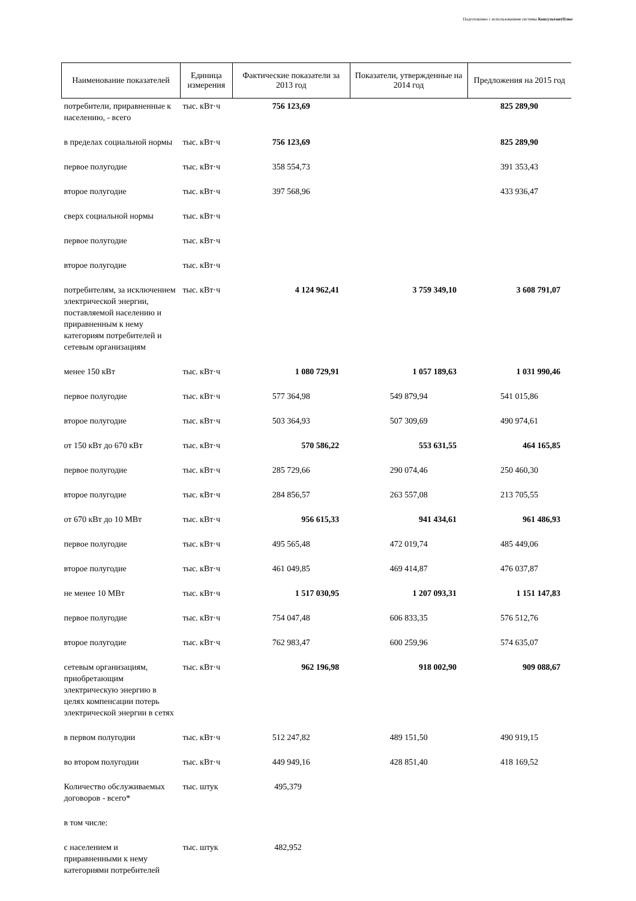Подготовлено с использованием системы КонсультантПлюс
| Наименование показателей | Единица измерения | Фактические показатели за 2013 год | Показатели, утвержденные на 2014 год | Предложения на 2015 год |
| --- | --- | --- | --- | --- |
| потребители, приравненные к населению, - всего | тыс. кВт·ч | 756 123,69 | | 825 289,90 |
| в пределах социальной нормы | тыс. кВт·ч | 756 123,69 | | 825 289,90 |
| первое полугодие | тыс. кВт·ч | 358 554,73 | | 391 353,43 |
| второе полугодие | тыс. кВт·ч | 397 568,96 | | 433 936,47 |
| сверх социальной нормы | тыс. кВт·ч | | | |
| первое полугодие | тыс. кВт·ч | | | |
| второе полугодие | тыс. кВт·ч | | | |
| потребителям, за исключением электрической энергии, поставляемой населению и приравненным к нему категориям потребителей и сетевым организациям | тыс. кВт·ч | 4 124 962,41 | 3 759 349,10 | 3 608 791,07 |
| менее 150 кВт | тыс. кВт·ч | 1 080 729,91 | 1 057 189,63 | 1 031 990,46 |
| первое полугодие | тыс. кВт·ч | 577 364,98 | 549 879,94 | 541 015,86 |
| второе полугодие | тыс. кВт·ч | 503 364,93 | 507 309,69 | 490 974,61 |
| от 150 кВт до 670 кВт | тыс. кВт·ч | 570 586,22 | 553 631,55 | 464 165,85 |
| первое полугодие | тыс. кВт·ч | 285 729,66 | 290 074,46 | 250 460,30 |
| второе полугодие | тыс. кВт·ч | 284 856,57 | 263 557,08 | 213 705,55 |
| от 670 кВт до 10 МВт | тыс. кВт·ч | 956 615,33 | 941 434,61 | 961 486,93 |
| первое полугодие | тыс. кВт·ч | 495 565,48 | 472 019,74 | 485 449,06 |
| второе полугодие | тыс. кВт·ч | 461 049,85 | 469 414,87 | 476 037,87 |
| не менее 10 МВт | тыс. кВт·ч | 1 517 030,95 | 1 207 093,31 | 1 151 147,83 |
| первое полугодие | тыс. кВт·ч | 754 047,48 | 606 833,35 | 576 512,76 |
| второе полугодие | тыс. кВт·ч | 762 983,47 | 600 259,96 | 574 635,07 |
| сетевым организациям, приобретающим электрическую энергию в целях компенсации потерь электрической энергии в сетях | тыс. кВт·ч | 962 196,98 | 918 002,90 | 909 088,67 |
| в первом полугодии | тыс. кВт·ч | 512 247,82 | 489 151,50 | 490 919,15 |
| во втором полугодии | тыс. кВт·ч | 449 949,16 | 428 851,40 | 418 169,52 |
| Количество обслуживаемых договоров - всего* | тыс. штук | 495,379 | | |
| в том числе: | | | | |
| с населением и приравненными к нему категориями потребителей | тыс. штук | 482,952 | | |